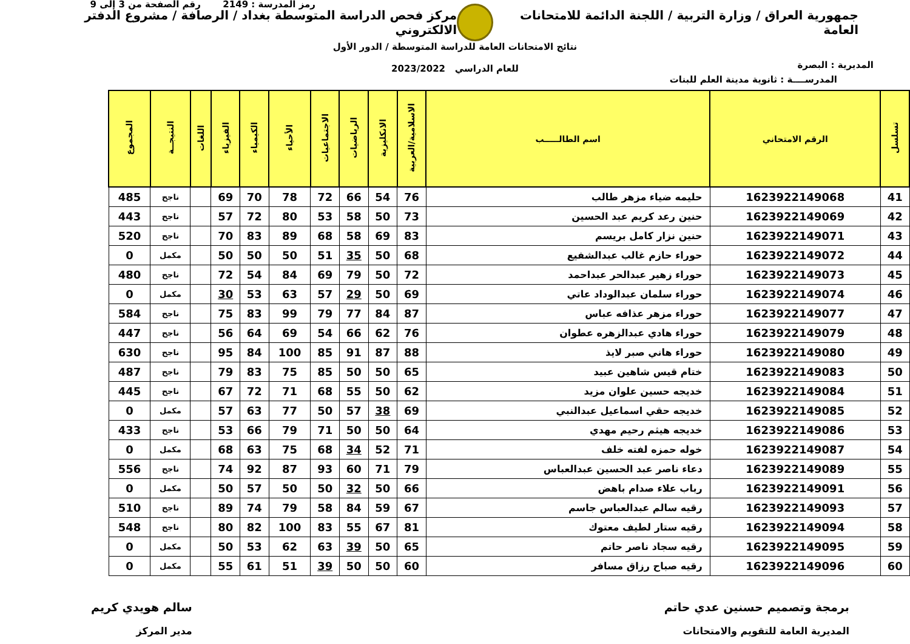جمهورية العراق / وزارة التربية / اللجنة الدائمة للامتحانات العامة
مركز فحص الدراسة المتوسطة بغداد / الرصافة / مشروع الدفتر الالكتروني
المديرية : البصرة
نتائج الامتحانات العامة للدراسة المتوسطة / الدور الأول
للعام الدراسي 2023/2022
رمز المدرسة : 2149 رقم الصفحة من 3 إلى 9
المدرســــة : ثانوية مدينة العلم للبنات
| تسلسل | الرقم الامتحاني | اسم الطالـــــب | الاسلامية/العربية | الانكليزية | الرياضيات | الاجتماعيات | الأحياء | الكيمياء | الفيزياء | اللغات | النتيجــة | المجموع |
| --- | --- | --- | --- | --- | --- | --- | --- | --- | --- | --- | --- | --- |
| 41 | 1623922149068 | حليمه ضياء مزهر طالب | 76 | 54 | 66 | 72 | 78 | 70 | 69 | | ناجح | 485 |
| 42 | 1623922149069 | حنين رعد كريم عبد الحسين | 73 | 50 | 58 | 53 | 80 | 72 | 57 | | ناجح | 443 |
| 43 | 1623922149071 | حنين نزار كامل بريسم | 83 | 69 | 58 | 68 | 89 | 83 | 70 | | ناجح | 520 |
| 44 | 1623922149072 | حوراء حازم غالب عبدالشفيع | 68 | 50 | 35 | 51 | 50 | 50 | 50 | | مكمل | 0 |
| 45 | 1623922149073 | حوراء زهير عبدالحر عبداحمد | 72 | 50 | 79 | 69 | 84 | 54 | 72 | | ناجح | 480 |
| 46 | 1623922149074 | حوراء سلمان عبدالوداد عاتي | 69 | 50 | 29 | 57 | 63 | 53 | 30 | | مكمل | 0 |
| 47 | 1623922149077 | حوراء مزهر عذافه عباس | 87 | 84 | 77 | 79 | 99 | 83 | 75 | | ناجح | 584 |
| 48 | 1623922149079 | حوراء هادي عبدالزهره عطوان | 76 | 62 | 66 | 54 | 69 | 64 | 56 | | ناجح | 447 |
| 49 | 1623922149080 | حوراء هاني صبر لايذ | 88 | 87 | 91 | 85 | 100 | 84 | 95 | | ناجح | 630 |
| 50 | 1623922149083 | ختام قيس شاهين عبيد | 65 | 50 | 50 | 85 | 75 | 83 | 79 | | ناجح | 487 |
| 51 | 1623922149084 | خديجه حسين علوان مزيد | 62 | 50 | 55 | 68 | 71 | 72 | 67 | | ناجح | 445 |
| 52 | 1623922149085 | خديجه حقي اسماعيل عبدالنبي | 69 | 38 | 57 | 50 | 77 | 63 | 57 | | مكمل | 0 |
| 53 | 1623922149086 | خديجه هيثم رحيم مهدي | 64 | 50 | 50 | 71 | 79 | 66 | 53 | | ناجح | 433 |
| 54 | 1623922149087 | خوله حمزه لفته خلف | 71 | 52 | 34 | 68 | 75 | 63 | 68 | | مكمل | 0 |
| 55 | 1623922149089 | دعاء ناصر عبد الحسين عبدالعباس | 79 | 71 | 60 | 93 | 87 | 92 | 74 | | ناجح | 556 |
| 56 | 1623922149091 | رباب علاء صدام باهض | 66 | 50 | 32 | 50 | 50 | 57 | 50 | | مكمل | 0 |
| 57 | 1623922149093 | رقيه سالم عبدالعباس جاسم | 67 | 59 | 84 | 58 | 79 | 74 | 89 | | ناجح | 510 |
| 58 | 1623922149094 | رقيه ستار لطيف معتوك | 81 | 67 | 55 | 83 | 100 | 82 | 80 | | ناجح | 548 |
| 59 | 1623922149095 | رقيه سجاد ناصر حاتم | 65 | 50 | 39 | 63 | 62 | 53 | 50 | | مكمل | 0 |
| 60 | 1623922149096 | رقيه صباح رزاق مسافر | 60 | 50 | 50 | 39 | 51 | 61 | 55 | | مكمل | 0 |
برمجة وتصميم حسنين عدي حاتم
المديرية العامة للتقويم والامتحانات
سالم هويدي كريم
مدير المركز